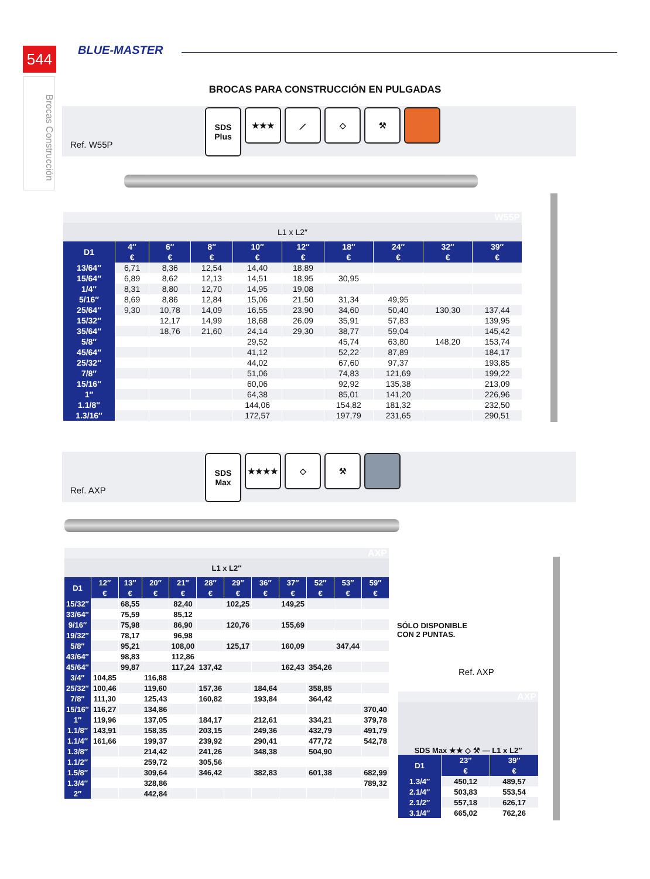544
Brocas Construcción
BLUE-MASTER
BROCAS PARA CONSTRUCCIÓN EN PULGADAS
Ref. W55P
SDS Plus
★★★ ⟋ ◇ ⚒
| W55P | | | | | | | | | |
| L1 x L2″ | | | | | | | | | |
| D1 | 4″ | 6″ | 8″ | 10″ | 12″ | 18″ | 24″ | 32″ | 39″ |
| | € | € | € | € | € | € | € | € | € |
| 13/64″ | 6,71 | 8,36 | 12,54 | 14,40 | 18,89 | | | | |
| 15/64″ | 6,89 | 8,62 | 12,13 | 14,51 | 18,95 | 30,95 | | | |
| 1/4″ | 8,31 | 8,80 | 12,70 | 14,95 | 19,08 | | | | |
| 5/16″ | 8,69 | 8,86 | 12,84 | 15,06 | 21,50 | 31,34 | 49,95 | | |
| 25/64″ | 9,30 | 10,78 | 14,09 | 16,55 | 23,90 | 34,60 | 50,40 | 130,30 | 137,44 |
| 15/32″ | | 12,17 | 14,99 | 18,68 | 26,09 | 35,91 | 57,83 | | 139,95 |
| 35/64″ | | 18,76 | 21,60 | 24,14 | 29,30 | 38,77 | 59,04 | | 145,42 |
| 5/8″ | | | | 29,52 | | 45,74 | 63,80 | 148,20 | 153,74 |
| 45/64″ | | | | 41,12 | | 52,22 | 87,89 | | 184,17 |
| 25/32″ | | | | 44,02 | | 67,60 | 97,37 | | 193,85 |
| 7/8″ | | | | 51,06 | | 74,83 | 121,69 | | 199,22 |
| 15/16″ | | | | 60,06 | | 92,92 | 135,38 | | 213,09 |
| 1″ | | | | 64,38 | | 85,01 | 141,20 | | 226,96 |
| 1.1/8″ | | | | 144,06 | | 154,82 | 181,32 | | 232,50 |
| 1.3/16″ | | | | 172,57 | | 197,79 | 231,65 | | 290,51 |
Ref. AXP
SDS Max
★★★★ ◇ ⚒
| AXP | | | | | | | | | | | |
| L1 x L2″ | | | | | | | | | | | |
| D1 | 12″ | 13″ | 20″ | 21″ | 28″ | 29″ | 36″ | 37″ | 52″ | 53″ | 59″ |
| | € | € | € | € | € | € | € | € | € | € | € |
| 15/32″ | | 68,55 | | 82,40 | | 102,25 | | 149,25 | | | |
| 33/64″ | | 75,59 | | 85,12 | | | | | | | |
| 9/16″ | | 75,98 | | 86,90 | | 120,76 | | 155,69 | | | |
| 19/32″ | | 78,17 | | 96,98 | | | | | | | |
| 5/8″ | | 95,21 | | 108,00 | | 125,17 | | 160,09 | | 347,44 | |
| 43/64″ | | 98,83 | | 112,86 | | | | | | | |
| 45/64″ | | 99,87 | | 117,24 | 137,42 | | | 162,43 | 354,26 | | |
| 3/4″ | 104,85 | | 116,88 | | | | | | | | |
| 25/32″ | 100,46 | | 119,60 | | 157,36 | | 184,64 | | 358,85 | | |
| 7/8″ | 111,30 | | 125,43 | | 160,82 | | 193,84 | | 364,42 | | |
| 15/16″ | 116,27 | | 134,86 | | | | | | | | 370,40 |
| 1″ | 119,96 | | 137,05 | | 184,17 | | 212,61 | | 334,21 | | 379,78 |
| 1.1/8″ | 143,91 | | 158,35 | | 203,15 | | 249,36 | | 432,79 | | 491,79 |
| 1.1/4″ | 161,66 | | 199,37 | | 239,92 | | 290,41 | | 477,72 | | 542,78 |
| 1.3/8″ | | | 214,42 | | 241,26 | | 348,38 | | 504,90 | | |
| 1.1/2″ | | | 259,72 | | 305,56 | | | | | | |
| 1.5/8″ | | | 309,64 | | 346,42 | | 382,83 | | 601,38 | | 682,99 |
| 1.3/4″ | | | 328,86 | | | | | | | | 789,32 |
| 2″ | | | 442,84 | | | | | | | | |
SÓLO DISPONIBLE
CON 2 PUNTAS.
Ref. AXP
| AXP | | |
| SDS Max ★★ ◇ ⚒ — L1 x L2″ | | |
| D1 | 23″ | 39″ |
| | € | € |
| 1.3/4″ | 450,12 | 489,57 |
| 2.1/4″ | 503,83 | 553,54 |
| 2.1/2″ | 557,18 | 626,17 |
| 3.1/4″ | 665,02 | 762,26 |